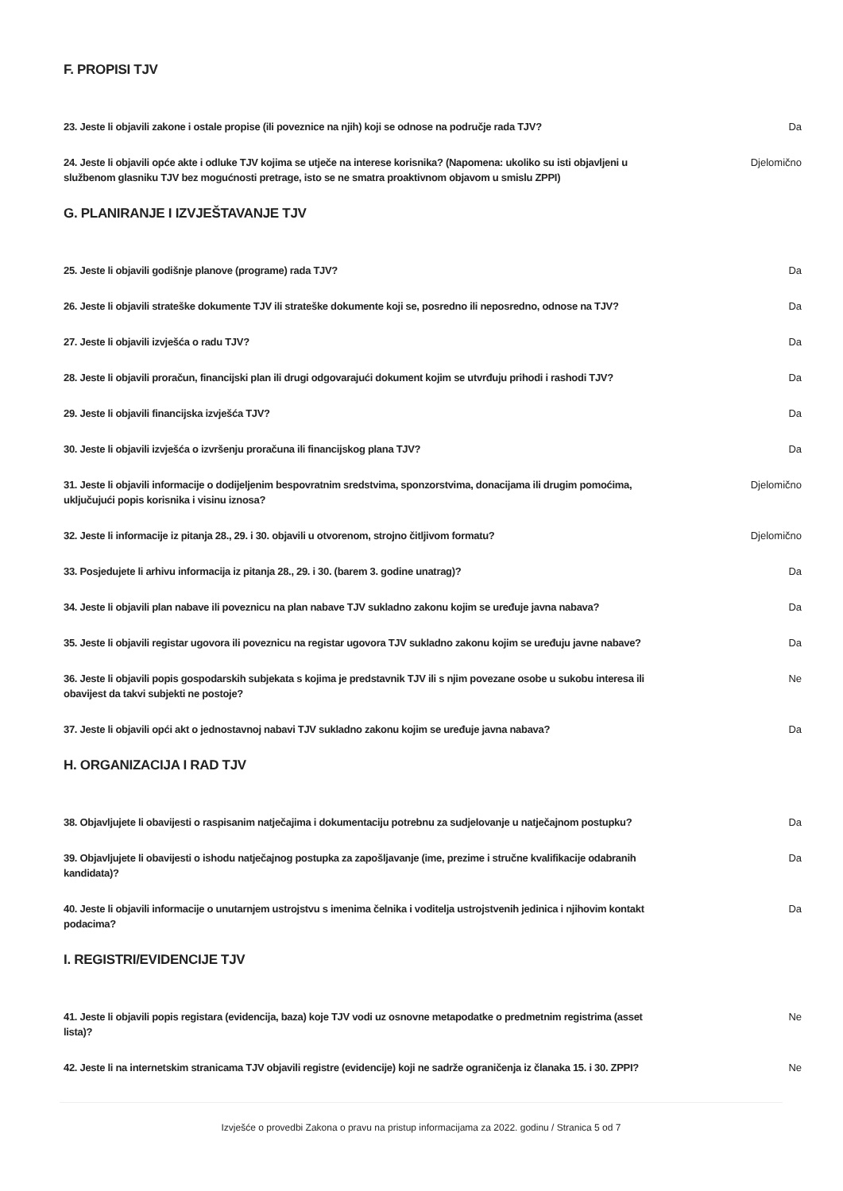F. PROPISI TJV
23. Jeste li objavili zakone i ostale propise (ili poveznice na njih) koji se odnose na područje rada TJV? Da
24. Jeste li objavili opće akte i odluke TJV kojima se utječe na interese korisnika? (Napomena: ukoliko su isti objavljeni u službenom glasniku TJV bez mogućnosti pretrage, isto se ne smatra proaktivnom objavom u smislu ZPPI) Djelomično
G. PLANIRANJE I IZVJEŠTAVANJE TJV
25. Jeste li objavili godišnje planove (programe) rada TJV? Da
26. Jeste li objavili strateške dokumente TJV ili strateške dokumente koji se, posredno ili neposredno, odnose na TJV? Da
27. Jeste li objavili izvješća o radu TJV? Da
28. Jeste li objavili proračun, financijski plan ili drugi odgovarajući dokument kojim se utvrđuju prihodi i rashodi TJV? Da
29. Jeste li objavili financijska izvješća TJV? Da
30. Jeste li objavili izvješća o izvršenju proračuna ili financijskog plana TJV? Da
31. Jeste li objavili informacije o dodijeljenim bespovratnim sredstvima, sponzorstvima, donacijama ili drugim pomoćima, uključujući popis korisnika i visinu iznosa? Djelomično
32. Jeste li informacije iz pitanja 28., 29. i 30. objavili u otvorenom, strojno čitljivom formatu? Djelomično
33. Posjedujete li arhivu informacija iz pitanja 28., 29. i 30. (barem 3. godine unatrag)? Da
34. Jeste li objavili plan nabave ili poveznicu na plan nabave TJV sukladno zakonu kojim se uređuje javna nabava? Da
35. Jeste li objavili registar ugovora ili poveznicu na registar ugovora TJV sukladno zakonu kojim se uređuju javne nabave? Da
36. Jeste li objavili popis gospodarskih subjekata s kojima je predstavnik TJV ili s njim povezane osobe u sukobu interesa ili obavijest da takvi subjekti ne postoje? Ne
37. Jeste li objavili opći akt o jednostavnoj nabavi TJV sukladno zakonu kojim se uređuje javna nabava? Da
H. ORGANIZACIJA I RAD TJV
38. Objavljujete li obavijesti o raspisanim natječajima i dokumentaciju potrebnu za sudjelovanje u natječajnom postupku? Da
39. Objavljujete li obavijesti o ishodu natječajnog postupka za zapošljavanje (ime, prezime i stručne kvalifikacije odabranih kandidata)? Da
40. Jeste li objavili informacije o unutarnjem ustrojstvu s imenima čelnika i voditelja ustrojstvenih jedinica i njihovim kontakt podacima? Da
I. REGISTRI/EVIDENCIJE TJV
41. Jeste li objavili popis registara (evidencija, baza) koje TJV vodi uz osnovne metapodatke o predmetnim registrima (asset lista)? Ne
42. Jeste li na internetskim stranicama TJV objavili registre (evidencije) koji ne sadrže ograničenja iz članaka 15. i 30. ZPPI? Ne
Izvješće o provedbi Zakona o pravu na pristup informacijama za 2022. godinu / Stranica 5 od 7